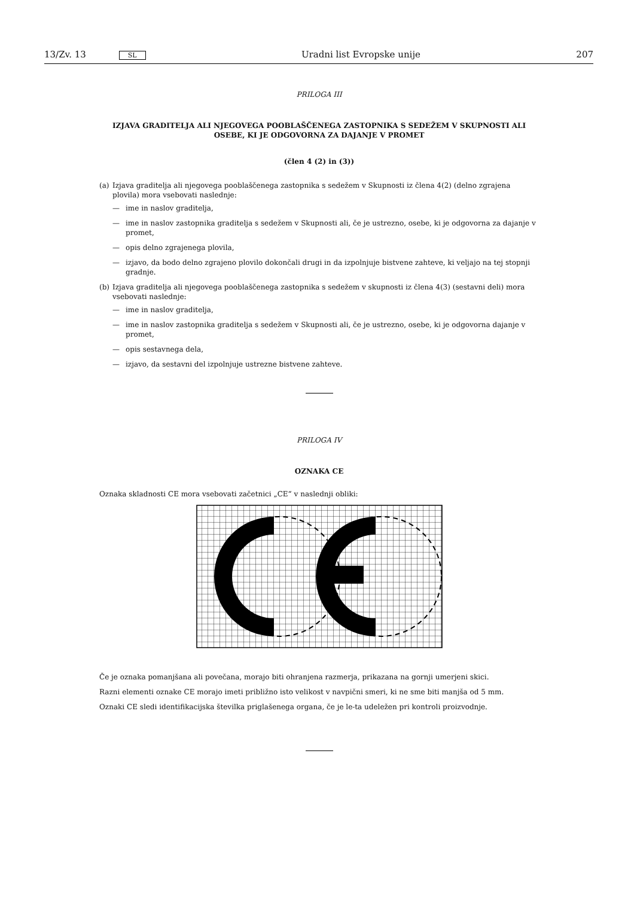13/Zv. 13 SL Uradni list Evropske unije 207
PRILOGA III
IZJAVA GRADITELJA ALI NJEGOVEGA POOBLAŠČENEGA ZASTOPNIKA S SEDEŽEM V SKUPNOSTI ALI OSEBE, KI JE ODGOVORNA ZA DAJANJE V PROMET
(člen 4 (2) in (3))
(a) Izjava graditelja ali njegovega pooblaščenega zastopnika s sedežem v Skupnosti iz člena 4(2) (delno zgrajena plovila) mora vsebovati naslednje:
— ime in naslov graditelja,
— ime in naslov zastopnika graditelja s sedežem v Skupnosti ali, če je ustrezno, osebe, ki je odgovorna za dajanje v promet,
— opis delno zgrajenega plovila,
— izjavo, da bodo delno zgrajeno plovilo dokončali drugi in da izpolnjuje bistvene zahteve, ki veljajo na tej stopnji gradnje.
(b) Izjava graditelja ali njegovega pooblaščenega zastopnika s sedežem v skupnosti iz člena 4(3) (sestavni deli) mora vsebovati naslednje:
— ime in naslov graditelja,
— ime in naslov zastopnika graditelja s sedežem v Skupnosti ali, če je ustrezno, osebe, ki je odgovorna dajanje v promet,
— opis sestavnega dela,
— izjavo, da sestavni del izpolnjuje ustrezne bistvene zahteve.
PRILOGA IV
OZNAKA CE
Oznaka skladnosti CE mora vsebovati začetnici „CE“ v naslednji obliki:
Če je oznaka pomanjšana ali povečana, morajo biti ohranjena razmerja, prikazana na gornji umerjeni skici.
Razni elementi oznake CE morajo imeti približno isto velikost v navpični smeri, ki ne sme biti manjša od 5 mm.
Oznaki CE sledi identifikacijska številka priglašenega organa, če je le-ta udeležen pri kontroli proizvodnje.